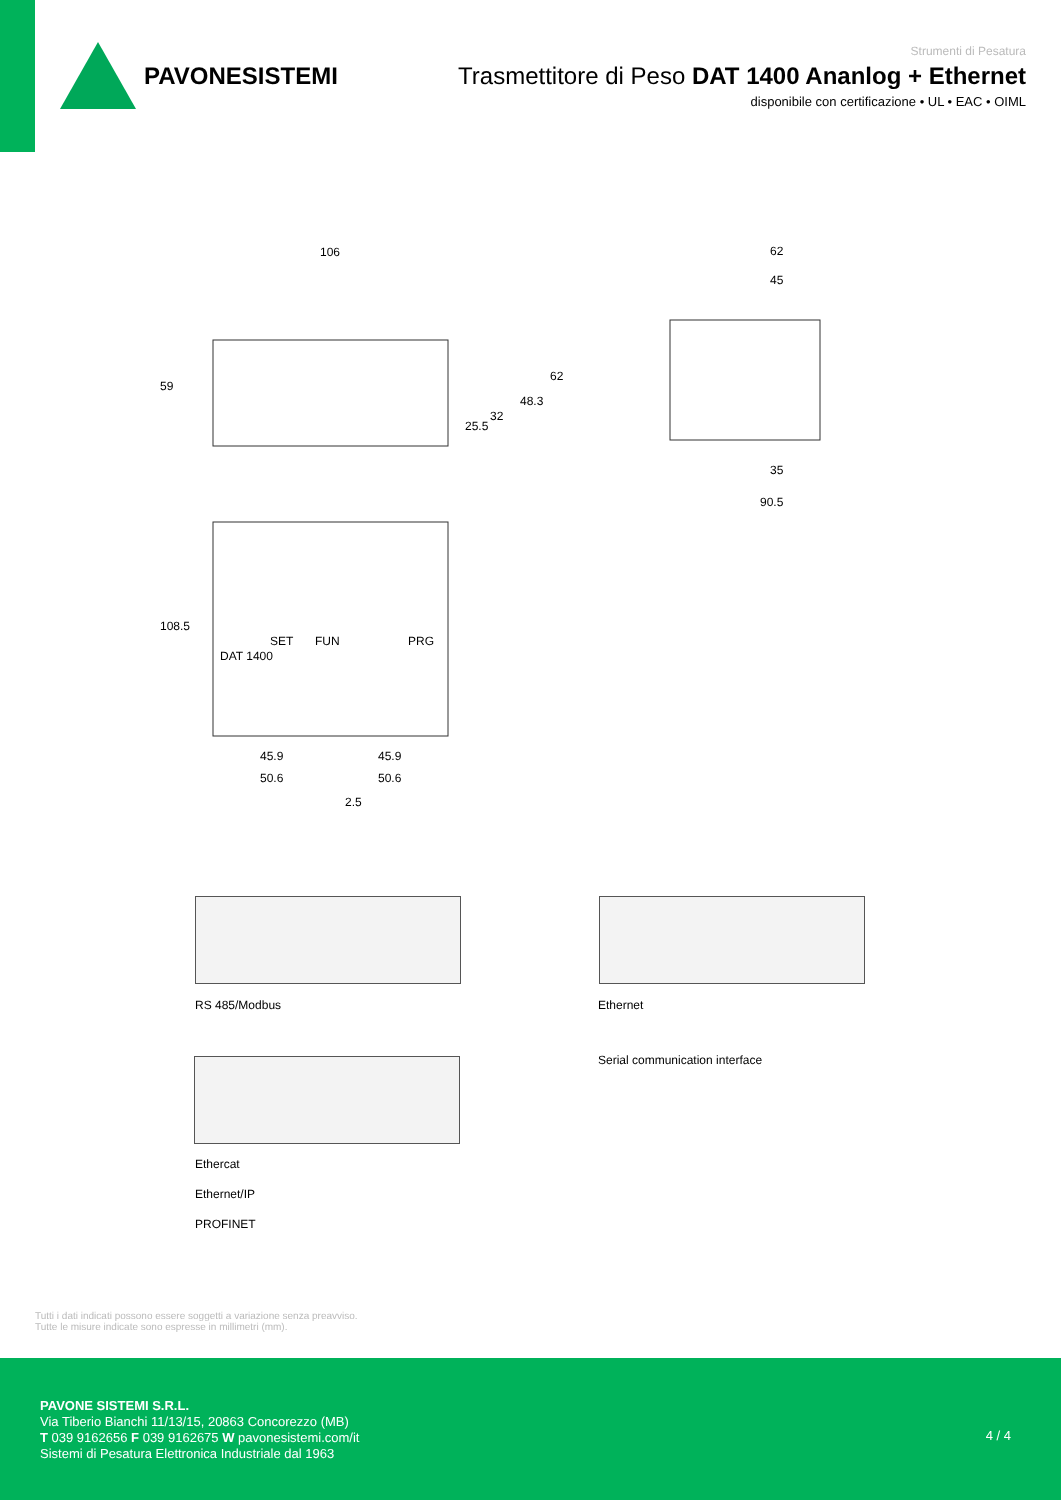PAVONESISTEMI
Strumenti di Pesatura
Trasmettitore di Peso DAT 1400 Ananlog + Ethernet
disponibile con certificazione • UL • EAC • OIML
106
62
45
35
90.5
59
108.5
45.9
45.9
50.6
50.6
2.5
25.5
32
48.3
62
DAT 1400
SET
FUN
PRG
RS 485/Modbus Ethernet
Serial communication interface
Ethercat
Ethernet/IP
PROFINET
Tutti i dati indicati possono essere soggetti a variazione senza preavviso.
Tutte le misure indicate sono espresse in millimetri (mm).
PAVONE SISTEMI S.R.L.
Via Tiberio Bianchi 11/13/15, 20863 Concorezzo (MB)
T 039 9162656 F 039 9162675 W pavonesistemi.com/it
Sistemi di Pesatura Elettronica Industriale dal 1963
4 / 4